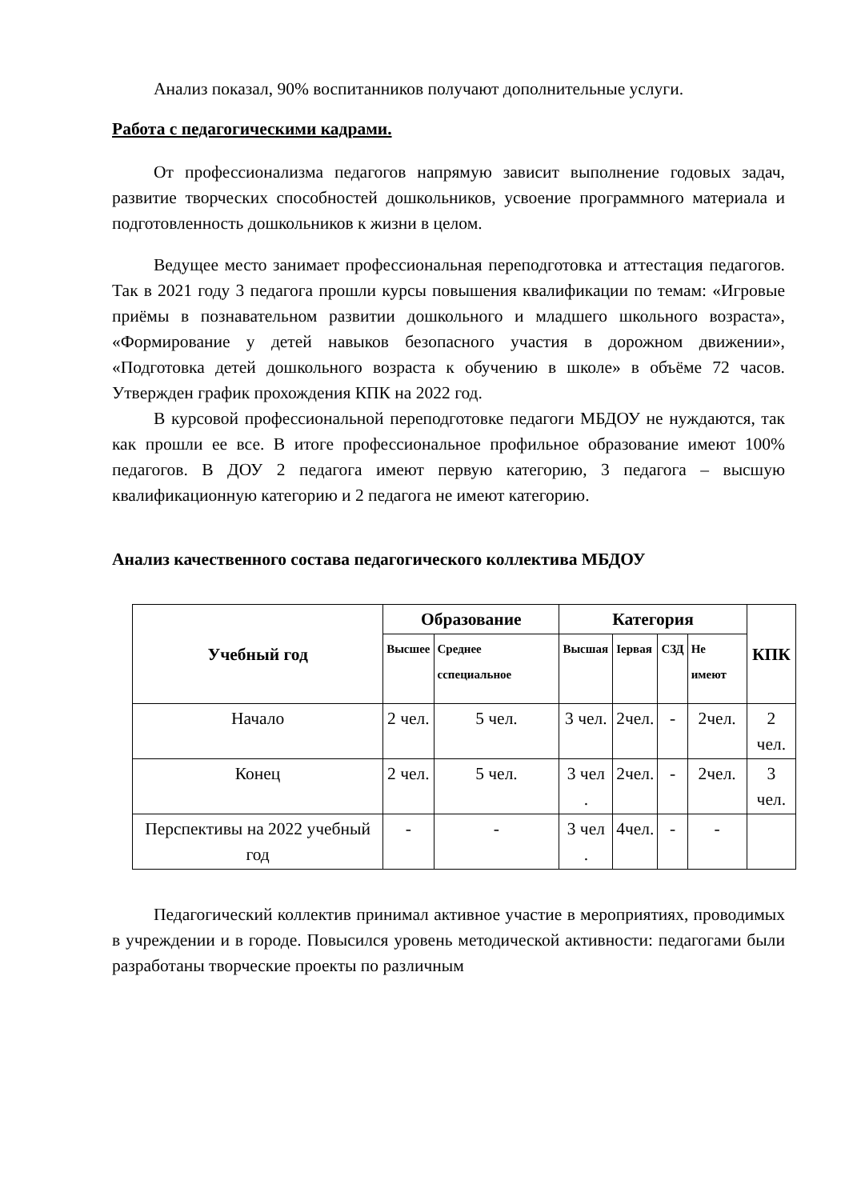Анализ показал, 90% воспитанников получают дополнительные услуги.
Работа с педагогическими кадрами.
От профессионализма педагогов напрямую зависит выполнение годовых задач, развитие творческих способностей дошкольников, усвоение программного материала и подготовленность дошкольников к жизни в целом.
Ведущее место занимает профессиональная переподготовка и аттестация педагогов. Так в 2021 году 3 педагога прошли курсы повышения квалификации по темам: «Игровые приёмы в познавательном развитии дошкольного и младшего школьного возраста», «Формирование у детей навыков безопасного участия в дорожном движении», «Подготовка детей дошкольного возраста к обучению в школе» в объёме 72 часов. Утвержден график прохождения КПК на 2022 год.
В курсовой профессиональной переподготовке педагоги МБДОУ не нуждаются, так как прошли ее все. В итоге профессиональное профильное образование имеют 100% педагогов. В ДОУ 2 педагога имеют первую категорию, 3 педагога – высшую квалификационную категорию и 2 педагога не имеют категорию.
Анализ качественного состава педагогического коллектива МБДОУ
| Учебный год | Образование | | Категория | | | | КПК |
| --- | --- | --- | --- | --- | --- | --- | --- |
| | Высшее | Среднее сспециальное | Высшая | Iервая | СЗД | Не имеют | |
| Начало | 2 чел. | 5 чел. | 3 чел. | 2чел. | - | 2чел. | 2 чел. |
| Конец | 2 чел. | 5 чел. | 3 чел . | 2чел. | - | 2чел. | 3 чел. |
| Перспективы на 2022 учебный год | - | - | 3 чел . | 4чел. | - | - | |
Педагогический коллектив принимал активное участие в мероприятиях, проводимых в учреждении и в городе. Повысился уровень методической активности: педагогами были разработаны творческие проекты по различным